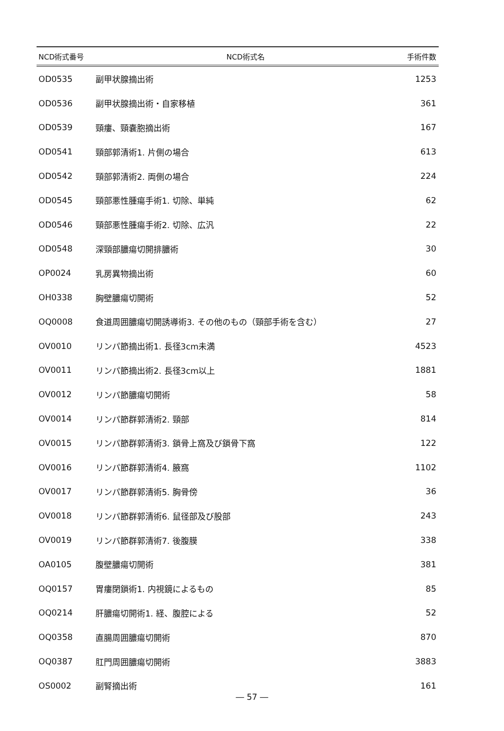| NCD術式番号 | NCD術式名 | 手術件数 |
| --- | --- | --- |
| OD0535 | 副甲状腺摘出術 | 1253 |
| OD0536 | 副甲状腺摘出術・自家移植 | 361 |
| OD0539 | 頸瘻、頸嚢胞摘出術 | 167 |
| OD0541 | 頸部郭清術1. 片側の場合 | 613 |
| OD0542 | 頸部郭清術2. 両側の場合 | 224 |
| OD0545 | 頸部悪性腫瘍手術1. 切除、単純 | 62 |
| OD0546 | 頸部悪性腫瘍手術2. 切除、広汎 | 22 |
| OD0548 | 深頸部膿瘍切開排膿術 | 30 |
| OP0024 | 乳房異物摘出術 | 60 |
| OH0338 | 胸壁膿瘍切開術 | 52 |
| OQ0008 | 食道周囲膿瘍切開誘導術3. その他のもの（頸部手術を含む） | 27 |
| OV0010 | リンパ節摘出術1. 長径3cm未満 | 4523 |
| OV0011 | リンパ節摘出術2. 長径3cm以上 | 1881 |
| OV0012 | リンパ節膿瘍切開術 | 58 |
| OV0014 | リンパ節群郭清術2. 頸部 | 814 |
| OV0015 | リンパ節群郭清術3. 鎖骨上窩及び鎖骨下窩 | 122 |
| OV0016 | リンパ節群郭清術4. 腋窩 | 1102 |
| OV0017 | リンパ節群郭清術5. 胸骨傍 | 36 |
| OV0018 | リンパ節群郭清術6. 鼠径部及び股部 | 243 |
| OV0019 | リンパ節群郭清術7. 後腹膜 | 338 |
| OA0105 | 腹壁膿瘍切開術 | 381 |
| OQ0157 | 胃瘻閉鎖術1. 内視鏡によるもの | 85 |
| OQ0214 | 肝膿瘍切開術1. 経、腹腔による | 52 |
| OQ0358 | 直腸周囲膿瘍切開術 | 870 |
| OQ0387 | 肛門周囲膿瘍切開術 | 3883 |
| OS0002 | 副腎摘出術 | 161 |
― 57 ―